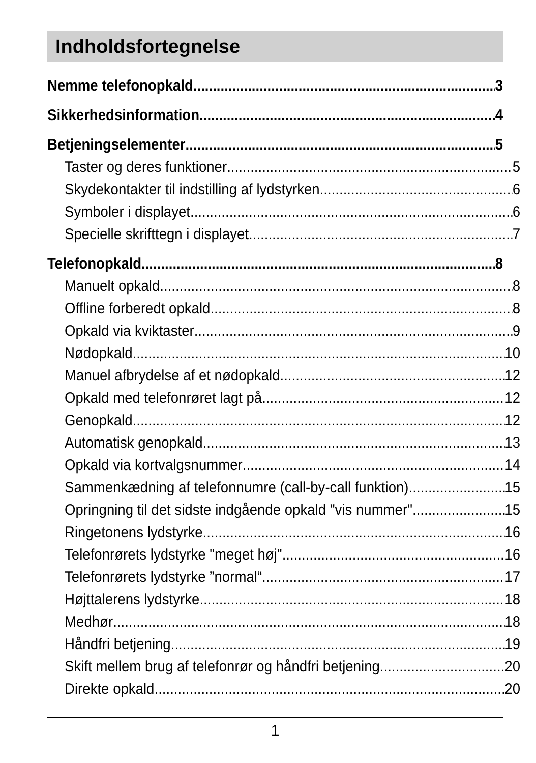Indholdsfortegnelse
Nemme telefonopkald 3
Sikkerhedsinformation 4
Betjeningselementer 5
Taster og deres funktioner 5
Skydekontakter til indstilling af lydstyrken 6
Symboler i displayet 6
Specielle skrifttegn i displayet 7
Telefonopkald 8
Manuelt opkald 8
Offline forberedt opkald 8
Opkald via kviktaster 9
Nødopkald 10
Manuel afbrydelse af et nødopkald 12
Opkald med telefonrøret lagt på 12
Genopkald 12
Automatisk genopkald 13
Opkald via kortvalgsnummer 14
Sammenkædning af telefonnumre (call-by-call funktion) 15
Opringning til det sidste indgående opkald "vis nummer" 15
Ringetonens lydstyrke 16
Telefonrørets lydstyrke "meget høj" 16
Telefonrørets lydstyrke ”normal“ 17
Højttalerens lydstyrke 18
Medhør 18
Håndfri betjening 19
Skift mellem brug af telefonrør og håndfri betjening 20
Direkte opkald 20
1